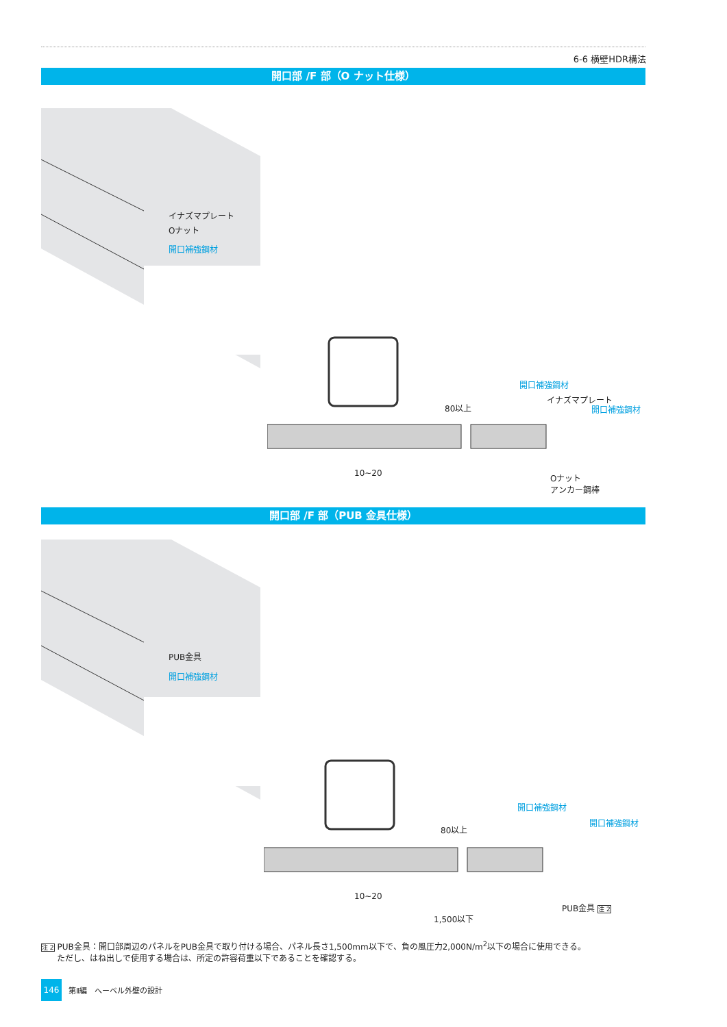6-6 横壁HDR構法
開口部 /F 部（O ナット仕様）
イナズマプレート
Oナット
開口補強鋼材
開口補強鋼材
イナズマプレート
開口補強鋼材
80以上
10~20
Oナット
アンカー鋼棒
開口部 /F 部（PUB 金具仕様）
PUB金具
開口補強鋼材
開口補強鋼材
開口補強鋼材
80以上
10~20
PUB金具 注 2
1,500以下
注 2 PUB金具：開口部周辺のパネルをPUB金具で取り付ける場合、パネル長さ1,500mm以下で、負の風圧力2,000N/m<sup>2</sup>以下の場合に使用できる。
ただし、はね出しで使用する場合は、所定の許容荷重以下であることを確認する。
146
第Ⅱ編　へーベル外壁の設計